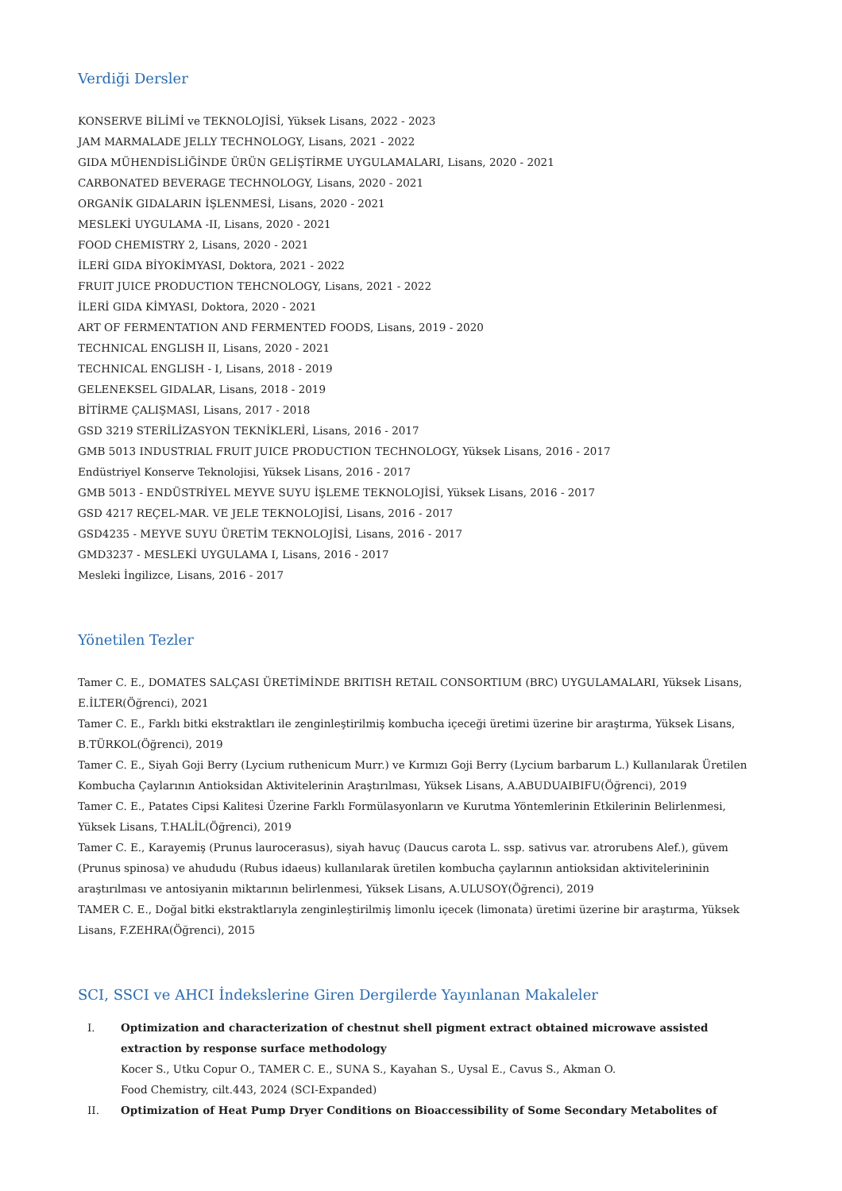Verdiği Dersler
KONSERVE BİLİMİ ve TEKNOLOJİSİ, Yüksek Lisans, 2022 - 2023
JAM MARMALADE JELLY TECHNOLOGY, Lisans, 2021 - 2022
GIDA MÜHENDİSLİĞİNDE ÜRÜN GELİŞTİRME UYGULAMALARI, Lisans, 2020 - 2021
CARBONATED BEVERAGE TECHNOLOGY, Lisans, 2020 - 2021
ORGANİK GIDALARIN İŞLENMESİ, Lisans, 2020 - 2021
MESLEKİ UYGULAMA -II, Lisans, 2020 - 2021
FOOD CHEMISTRY 2, Lisans, 2020 - 2021
İLERİ GIDA BİYOKİMYASI, Doktora, 2021 - 2022
FRUIT JUICE PRODUCTION TEHCNOLOGY, Lisans, 2021 - 2022
İLERİ GIDA KİMYASI, Doktora, 2020 - 2021
ART OF FERMENTATION AND FERMENTED FOODS, Lisans, 2019 - 2020
TECHNICAL ENGLISH II, Lisans, 2020 - 2021
TECHNICAL ENGLISH - I, Lisans, 2018 - 2019
GELENEKSEL GIDALAR, Lisans, 2018 - 2019
BİTİRME ÇALIŞMASI, Lisans, 2017 - 2018
GSD 3219 STERİLİZASYON TEKNİKLERİ, Lisans, 2016 - 2017
GMB 5013 INDUSTRIAL FRUIT JUICE PRODUCTION TECHNOLOGY, Yüksek Lisans, 2016 - 2017
Endüstriyel Konserve Teknolojisi, Yüksek Lisans, 2016 - 2017
GMB 5013 - ENDÜSTRİYEL MEYVE SUYU İŞLEME TEKNOLOJİSİ, Yüksek Lisans, 2016 - 2017
GSD 4217 REÇEL-MAR. VE JELE TEKNOLOJİSİ, Lisans, 2016 - 2017
GSD4235 - MEYVE SUYU ÜRETİM TEKNOLOJİSİ, Lisans, 2016 - 2017
GMD3237 - MESLEKİ UYGULAMA I, Lisans, 2016 - 2017
Mesleki İngilizce, Lisans, 2016 - 2017
Yönetilen Tezler
Tamer C. E., DOMATES SALÇASI ÜRETİMİNDE BRITISH RETAIL CONSORTIUM (BRC) UYGULAMALARI, Yüksek Lisans, E.İLTER(Öğrenci), 2021
Tamer C. E., Farklı bitki ekstraktları ile zenginleştirilmiş kombucha içeceği üretimi üzerine bir araştırma, Yüksek Lisans, B.TÜRKOL(Öğrenci), 2019
Tamer C. E., Siyah Goji Berry (Lycium ruthenicum Murr.) ve Kırmızı Goji Berry (Lycium barbarum L.) Kullanılarak Üretilen Kombucha Çaylarının Antioksidan Aktivitelerinin Araştırılması, Yüksek Lisans, A.ABUDUAIBIFU(Öğrenci), 2019
Tamer C. E., Patates Cipsi Kalitesi Üzerine Farklı Formülasyonların ve Kurutma Yöntemlerinin Etkilerinin Belirlenmesi, Yüksek Lisans, T.HALİL(Öğrenci), 2019
Tamer C. E., Karayemiş (Prunus laurocerasus), siyah havuç (Daucus carota L. ssp. sativus var. atrorubens Alef.), güvem (Prunus spinosa) ve ahududu (Rubus idaeus) kullanılarak üretilen kombucha çaylarının antioksidan aktivitelerininin araştırılması ve antosiyanin miktarının belirlenmesi, Yüksek Lisans, A.ULUSOY(Öğrenci), 2019
TAMER C. E., Doğal bitki ekstraktlarıyla zenginleştirilmiş limonlu içecek (limonata) üretimi üzerine bir araştırma, Yüksek Lisans, F.ZEHRA(Öğrenci), 2015
SCI, SSCI ve AHCI İndekslerine Giren Dergilerde Yayınlanan Makaleler
I. Optimization and characterization of chestnut shell pigment extract obtained microwave assisted extraction by response surface methodology
Kocer S., Utku Copur O., TAMER C. E., SUNA S., Kayahan S., Uysal E., Cavus S., Akman O.
Food Chemistry, cilt.443, 2024 (SCI-Expanded)
II. Optimization of Heat Pump Dryer Conditions on Bioaccessibility of Some Secondary Metabolites of